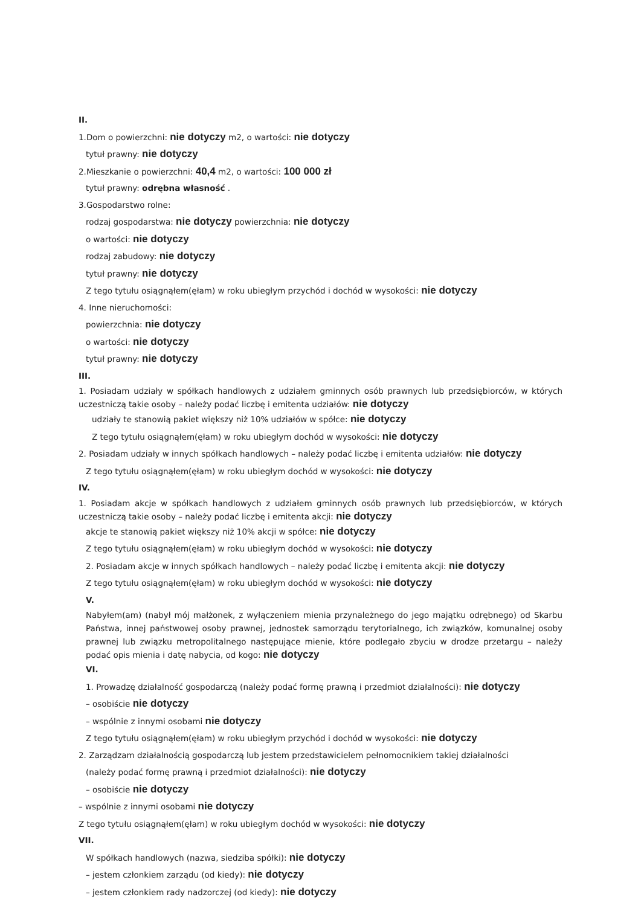II.
1.Dom o powierzchni: nie dotyczy m2, o wartości: nie dotyczy
tytuł prawny: nie dotyczy
2.Mieszkanie o powierzchni: 40,4 m2, o wartości: 100 000 zł
tytuł prawny: odrębna własność .
3.Gospodarstwo rolne:
rodzaj gospodarstwa: nie dotyczy powierzchnia: nie dotyczy
o wartości: nie dotyczy
rodzaj zabudowy: nie dotyczy
tytuł prawny: nie dotyczy
Z tego tytułu osiągnąłem(ęłam) w roku ubiegłym przychód i dochód w wysokości: nie dotyczy
4. Inne nieruchomości:
powierzchnia: nie dotyczy
o wartości: nie dotyczy
tytuł prawny: nie dotyczy
III.
1. Posiadam udziały w spółkach handlowych z udziałem gminnych osób prawnych lub przedsiębiorców, w których uczestniczą takie osoby – należy podać liczbę i emitenta udziałów: nie dotyczy
udziały te stanowią pakiet większy niż 10% udziałów w spółce: nie dotyczy
Z tego tytułu osiągnąłem(ęłam) w roku ubiegłym dochód w wysokości: nie dotyczy
2. Posiadam udziały w innych spółkach handlowych – należy podać liczbę i emitenta udziałów: nie dotyczy
Z tego tytułu osiągnąłem(ęłam) w roku ubiegłym dochód w wysokości: nie dotyczy
IV.
1. Posiadam akcje w spółkach handlowych z udziałem gminnych osób prawnych lub przedsiębiorców, w których uczestniczą takie osoby – należy podać liczbę i emitenta akcji: nie dotyczy
akcje te stanowią pakiet większy niż 10% akcji w spółce: nie dotyczy
Z tego tytułu osiągnąłem(ęłam) w roku ubiegłym dochód w wysokości: nie dotyczy
2. Posiadam akcje w innych spółkach handlowych – należy podać liczbę i emitenta akcji: nie dotyczy
Z tego tytułu osiągnąłem(ęłam) w roku ubiegłym dochód w wysokości: nie dotyczy
V.
Nabyłem(am) (nabył mój małżonek, z wyłączeniem mienia przynależnego do jego majątku odrębnego) od Skarbu Państwa, innej państwowej osoby prawnej, jednostek samorządu terytorialnego, ich związków, komunalnej osoby prawnej lub związku metropolitalnego następujące mienie, które podlegało zbyciu w drodze przetargu – należy podać opis mienia i datę nabycia, od kogo: nie dotyczy
VI.
1. Prowadzę działalność gospodarczą (należy podać formę prawną i przedmiot działalności): nie dotyczy
– osobiście nie dotyczy
– wspólnie z innymi osobami nie dotyczy
Z tego tytułu osiągnąłem(ęłam) w roku ubiegłym przychód i dochód w wysokości: nie dotyczy
2. Zarządzam działalnością gospodarczą lub jestem przedstawicielem pełnomocnikiem takiej działalności
(należy podać formę prawną i przedmiot działalności): nie dotyczy
– osobiście nie dotyczy
– wspólnie z innymi osobami nie dotyczy
Z tego tytułu osiągnąłem(ęłam) w roku ubiegłym dochód w wysokości: nie dotyczy
VII.
W spółkach handlowych (nazwa, siedziba spółki): nie dotyczy
– jestem członkiem zarządu (od kiedy): nie dotyczy
– jestem członkiem rady nadzorczej (od kiedy): nie dotyczy